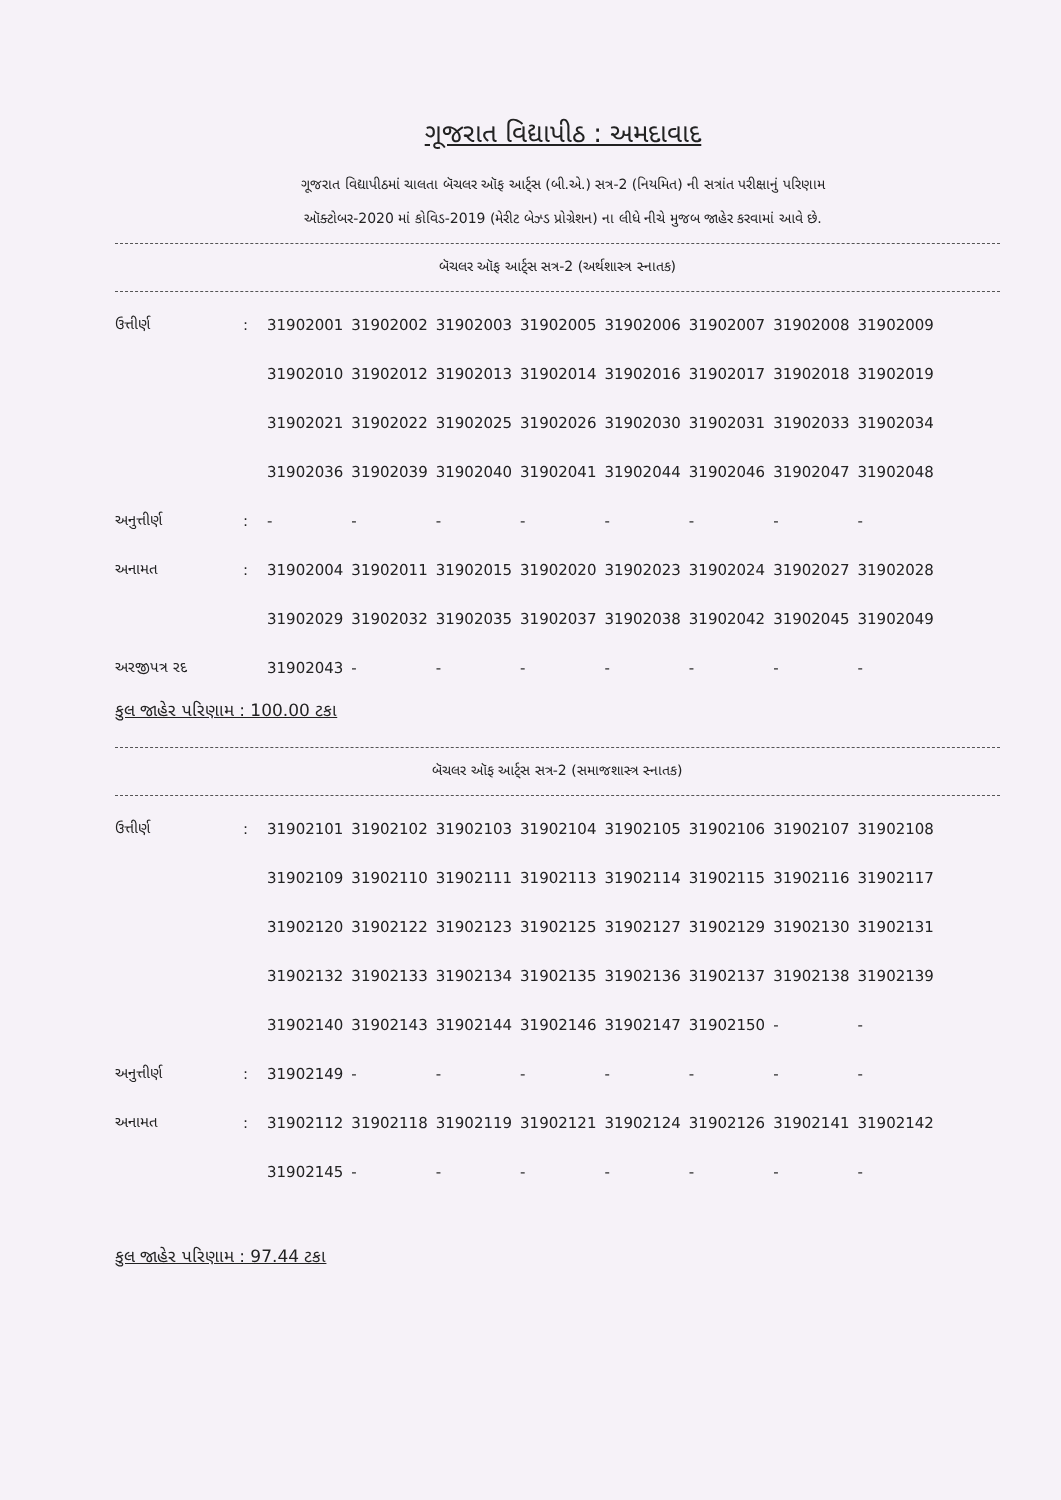ગૂજરાત વિદ્યાપીઠ : અમદાવાદ
ગૂજરાત વિદ્યાપીઠમાં ચાલતા બૅચલર ઑફ આર્ટ્સ (બી.એ.) સત્ર-2 (નિયમિત) ની સત્રાંત પરીક્ષાનું પરિણામ
ઑક્ટોબર-2020 માં કોવિડ-2019 (મેરીટ બેઝ્ડ પ્રોગ્રેશન) ના લીધે નીચે મુજબ જાહેર કરવામાં આવે છે.
બૅચલર ઑફ આર્ટ્સ સત્ર-2 (અર્થશાસ્ત્ર સ્નાતક)
| ઉત્તીર્ણ | : | 31902001 | 31902002 | 31902003 | 31902005 | 31902006 | 31902007 | 31902008 | 31902009 |
| | | 31902010 | 31902012 | 31902013 | 31902014 | 31902016 | 31902017 | 31902018 | 31902019 |
| | | 31902021 | 31902022 | 31902025 | 31902026 | 31902030 | 31902031 | 31902033 | 31902034 |
| | | 31902036 | 31902039 | 31902040 | 31902041 | 31902044 | 31902046 | 31902047 | 31902048 |
| અનુત્તીર્ણ | : | - | - | - | - | - | - | - | - |
| અનામત | : | 31902004 | 31902011 | 31902015 | 31902020 | 31902023 | 31902024 | 31902027 | 31902028 |
| | | 31902029 | 31902032 | 31902035 | 31902037 | 31902038 | 31902042 | 31902045 | 31902049 |
| અરજીપત્ર રદ | | 31902043 | - | - | - | - | - | - | - |
કુલ જાહેર પરિણામ : 100.00 ટકા
બૅચલર ઑફ આર્ટ્સ સત્ર-2 (સમાજશાસ્ત્ર સ્નાતક)
| ઉત્તીર્ણ | : | 31902101 | 31902102 | 31902103 | 31902104 | 31902105 | 31902106 | 31902107 | 31902108 |
| | | 31902109 | 31902110 | 31902111 | 31902113 | 31902114 | 31902115 | 31902116 | 31902117 |
| | | 31902120 | 31902122 | 31902123 | 31902125 | 31902127 | 31902129 | 31902130 | 31902131 |
| | | 31902132 | 31902133 | 31902134 | 31902135 | 31902136 | 31902137 | 31902138 | 31902139 |
| | | 31902140 | 31902143 | 31902144 | 31902146 | 31902147 | 31902150 | - | - |
| અનુત્તીર્ણ | : | 31902149 | - | - | - | - | - | - | - |
| અનામત | : | 31902112 | 31902118 | 31902119 | 31902121 | 31902124 | 31902126 | 31902141 | 31902142 |
| | | 31902145 | - | - | - | - | - | - | - |
કુલ જાહેર પરિણામ : 97.44 ટકા